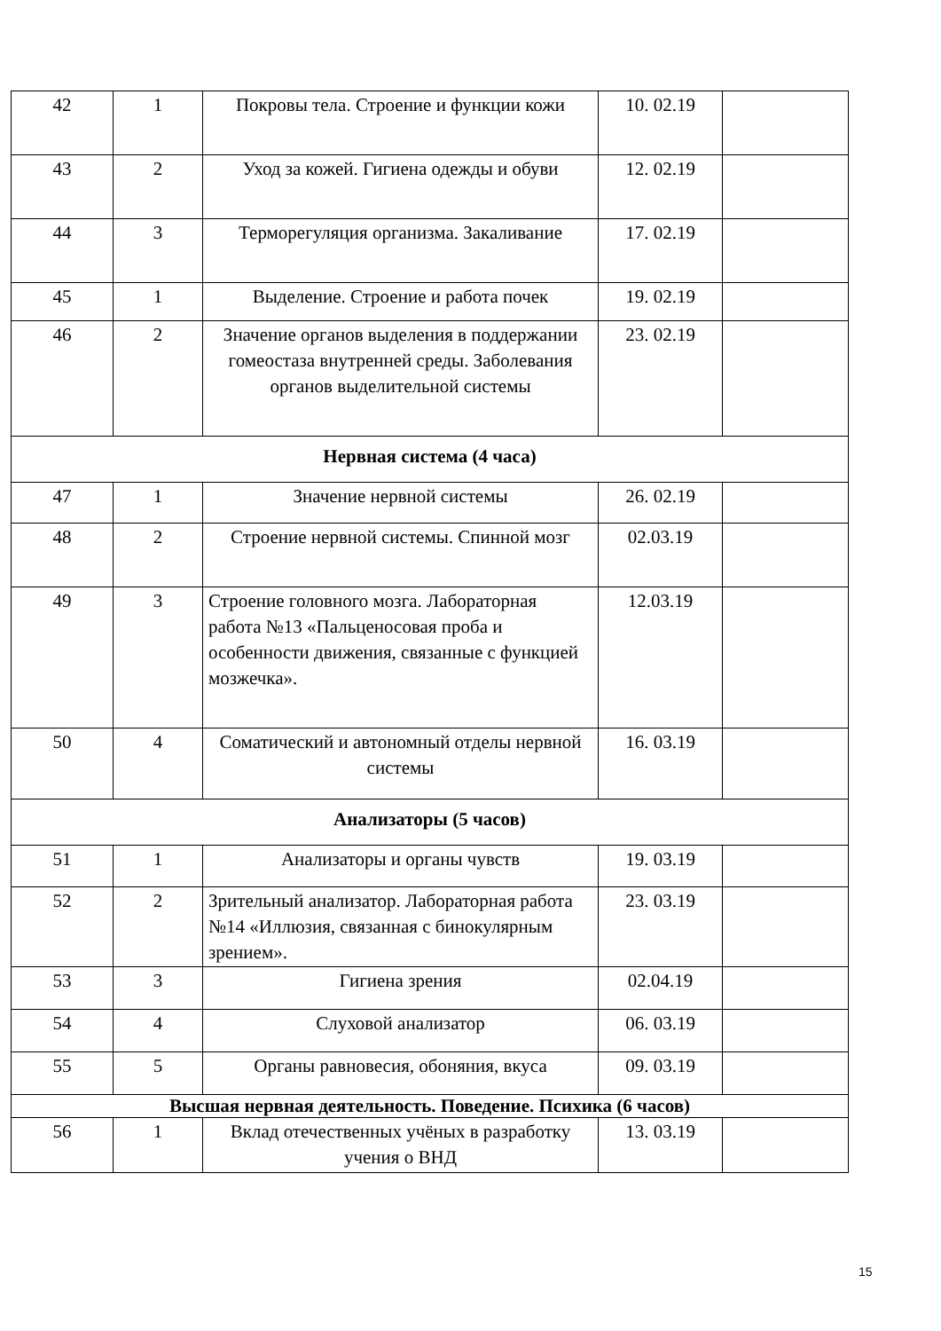| 42 | 1 | Покровы тела. Строение и функции кожи | 10. 02.19 | |
| 43 | 2 | Уход за кожей. Гигиена одежды и обуви | 12. 02.19 | |
| 44 | 3 | Терморегуляция организма. Закаливание | 17. 02.19 | |
| 45 | 1 | Выделение. Строение и работа почек | 19. 02.19 | |
| 46 | 2 | Значение органов выделения в поддержании гомеостаза внутренней среды. Заболевания органов выделительной системы | 23. 02.19 | |
| Нервная система (4 часа) | | | | |
| 47 | 1 | Значение нервной системы | 26. 02.19 | |
| 48 | 2 | Строение нервной системы. Спинной мозг | 02.03.19 | |
| 49 | 3 | Строение головного мозга. Лабораторная работа №13 «Пальценосовая проба и особенности движения, связанные с функцией мозжечка». | 12.03.19 | |
| 50 | 4 | Соматический и автономный отделы нервной системы | 16. 03.19 | |
| Анализаторы (5 часов) | | | | |
| 51 | 1 | Анализаторы и органы чувств | 19. 03.19 | |
| 52 | 2 | Зрительный анализатор. Лабораторная работа №14 «Иллюзия, связанная с бинокулярным зрением». | 23. 03.19 | |
| 53 | 3 | Гигиена зрения | 02.04.19 | |
| 54 | 4 | Слуховой анализатор | 06. 03.19 | |
| 55 | 5 | Органы равновесия, обоняния, вкуса | 09. 03.19 | |
| Высшая нервная деятельность. Поведение. Психика (6 часов) | | | | |
| 56 | 1 | Вклад отечественных учёных в разработку учения о ВНД | 13. 03.19 | |
15